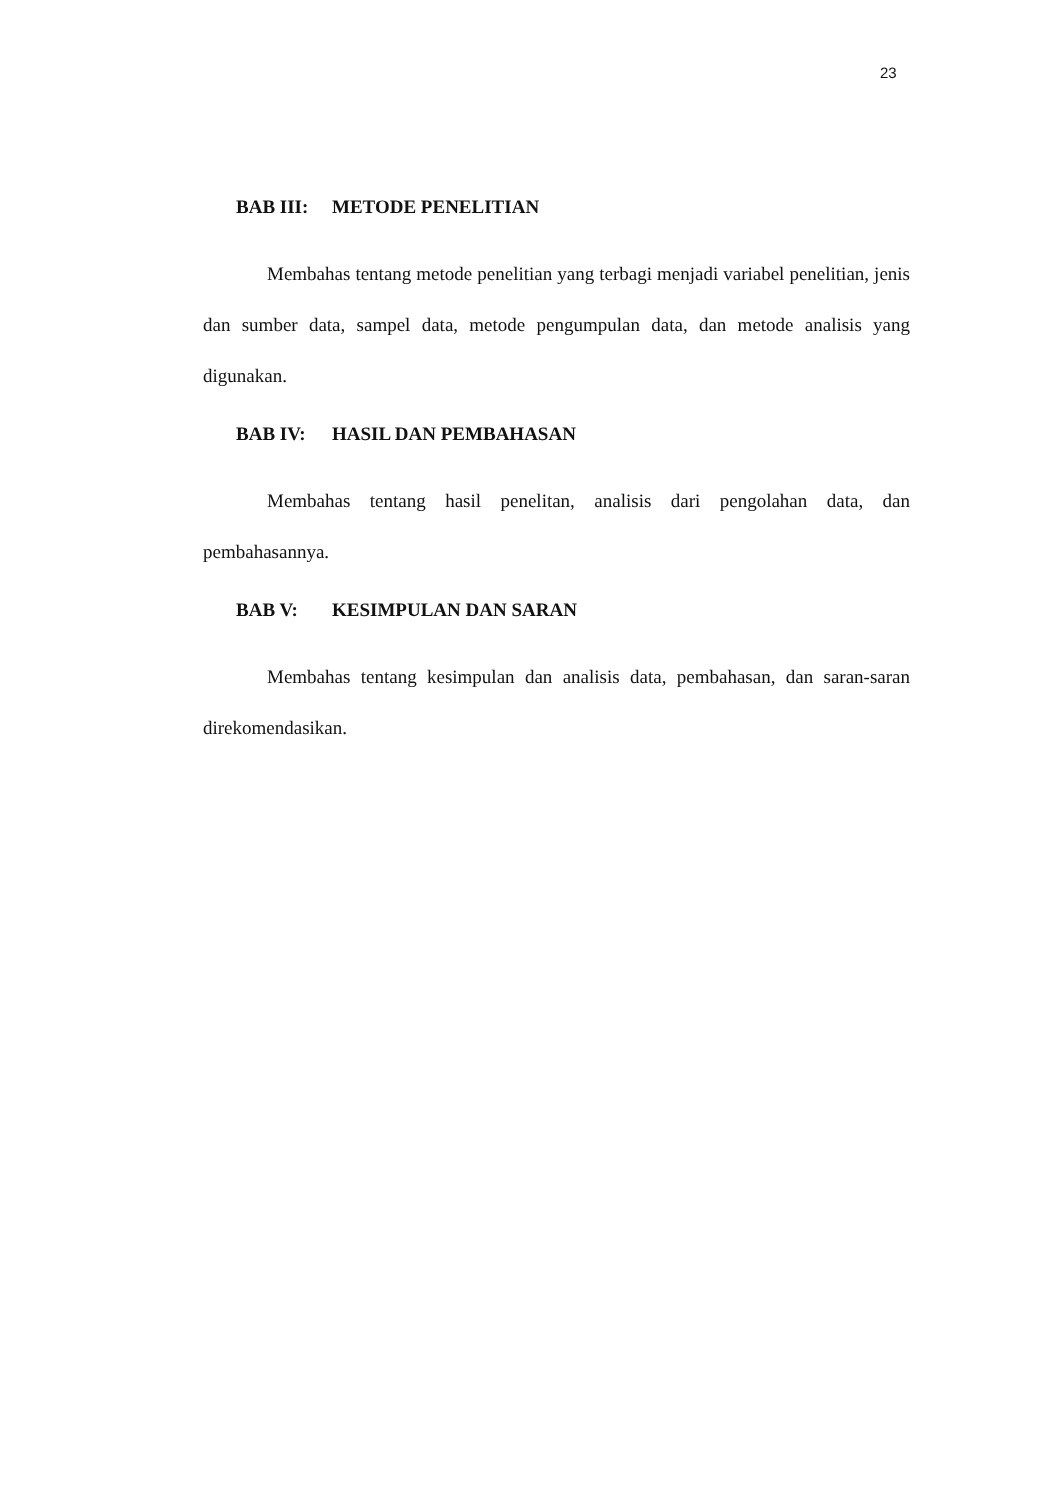23
BAB III: METODE PENELITIAN
Membahas tentang metode penelitian yang terbagi menjadi variabel penelitian, jenis dan sumber data, sampel data, metode pengumpulan data, dan metode analisis yang digunakan.
BAB IV: HASIL DAN PEMBAHASAN
Membahas tentang hasil penelitan, analisis dari pengolahan data, dan pembahasannya.
BAB V: KESIMPULAN DAN SARAN
Membahas tentang kesimpulan dan analisis data, pembahasan, dan saran-saran direkomendasikan.